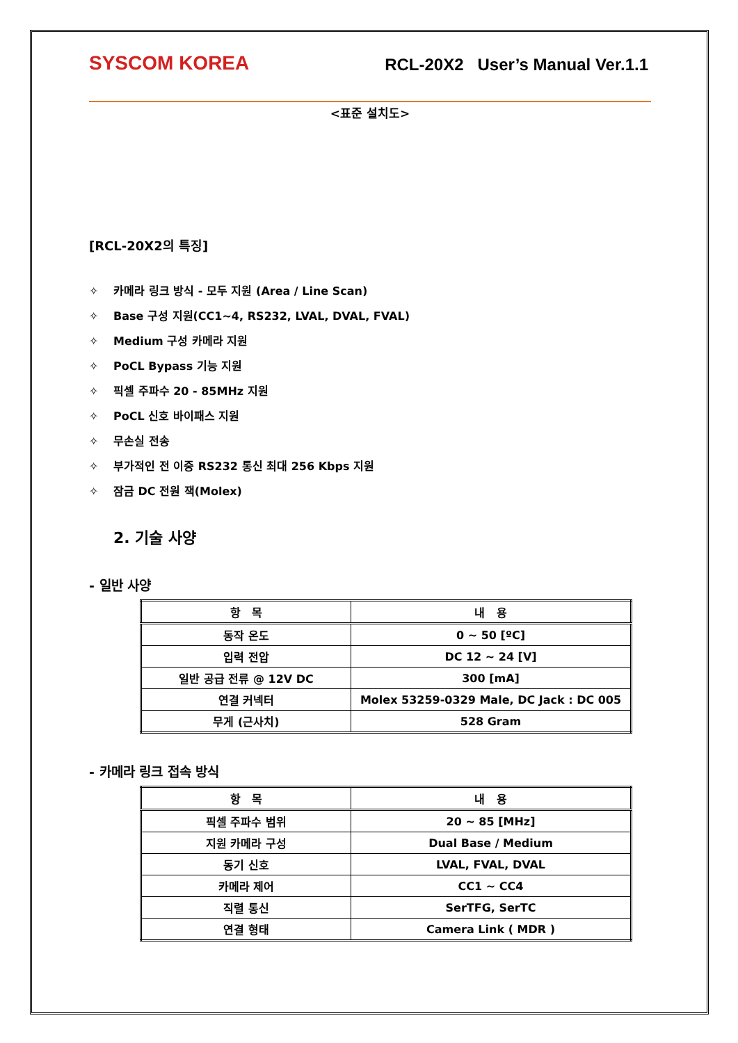SYSCOM KOREA
RCL-20X2 User’s Manual Ver.1.1
<표준 설치도>
[RCL-20X2의 특징]
✧ 카메라 링크 방식 - 모두 지원 (Area / Line Scan)
✧ Base 구성 지원(CC1~4, RS232, LVAL, DVAL, FVAL)
✧ Medium 구성 카메라 지원
✧ PoCL Bypass 기능 지원
✧ 픽셀 주파수 20 - 85MHz 지원
✧ PoCL 신호 바이패스 지원
✧ 무손실 전송
✧ 부가적인 전 이중 RS232 통신 최대 256 Kbps 지원
✧ 잠금 DC 전원 잭(Molex)
2. 기술 사양
- 일반 사양
| 항 목 | 내 용 |
| --- | --- |
| 동작 온도 | 0 ~ 50 [ºC] |
| 입력 전압 | DC 12 ~ 24 [V] |
| 일반 공급 전류 @ 12V DC | 300 [mA] |
| 연결 커넥터 | Molex 53259-0329 Male, DC Jack : DC 005 |
| 무게 (근사치) | 528 Gram |
- 카메라 링크 접속 방식
| 항 목 | 내 용 |
| --- | --- |
| 픽셀 주파수 범위 | 20 ~ 85 [MHz] |
| 지원 카메라 구성 | Dual Base / Medium |
| 동기 신호 | LVAL, FVAL, DVAL |
| 카메라 제어 | CC1 ~ CC4 |
| 직렬 통신 | SerTFG, SerTC |
| 연결 형태 | Camera Link ( MDR ) |